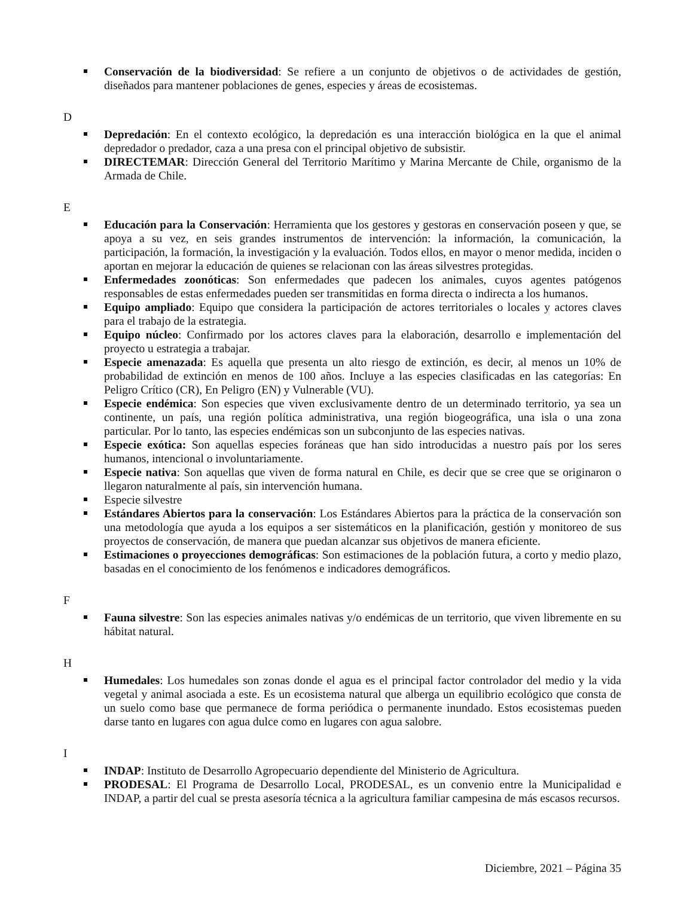Conservación de la biodiversidad: Se refiere a un conjunto de objetivos o de actividades de gestión, diseñados para mantener poblaciones de genes, especies y áreas de ecosistemas.
D
Depredación: En el contexto ecológico, la depredación es una interacción biológica en la que el animal depredador o predador, caza a una presa con el principal objetivo de subsistir.
DIRECTEMAR: Dirección General del Territorio Marítimo y Marina Mercante de Chile, organismo de la Armada de Chile.
E
Educación para la Conservación: Herramienta que los gestores y gestoras en conservación poseen y que, se apoya a su vez, en seis grandes instrumentos de intervención: la información, la comunicación, la participación, la formación, la investigación y la evaluación. Todos ellos, en mayor o menor medida, inciden o aportan en mejorar la educación de quienes se relacionan con las áreas silvestres protegidas.
Enfermedades zoonóticas: Son enfermedades que padecen los animales, cuyos agentes patógenos responsables de estas enfermedades pueden ser transmitidas en forma directa o indirecta a los humanos.
Equipo ampliado: Equipo que considera la participación de actores territoriales o locales y actores claves para el trabajo de la estrategia.
Equipo núcleo: Confirmado por los actores claves para la elaboración, desarrollo e implementación del proyecto u estrategia a trabajar.
Especie amenazada: Es aquella que presenta un alto riesgo de extinción, es decir, al menos un 10% de probabilidad de extinción en menos de 100 años. Incluye a las especies clasificadas en las categorías: En Peligro Crítico (CR), En Peligro (EN) y Vulnerable (VU).
Especie endémica: Son especies que viven exclusivamente dentro de un determinado territorio, ya sea un continente, un país, una región política administrativa, una región biogeográfica, una isla o una zona particular. Por lo tanto, las especies endémicas son un subconjunto de las especies nativas.
Especie exótica: Son aquellas especies foráneas que han sido introducidas a nuestro país por los seres humanos, intencional o involuntariamente.
Especie nativa: Son aquellas que viven de forma natural en Chile, es decir que se cree que se originaron o llegaron naturalmente al país, sin intervención humana.
Especie silvestre
Estándares Abiertos para la conservación: Los Estándares Abiertos para la práctica de la conservación son una metodología que ayuda a los equipos a ser sistemáticos en la planificación, gestión y monitoreo de sus proyectos de conservación, de manera que puedan alcanzar sus objetivos de manera eficiente.
Estimaciones o proyecciones demográficas: Son estimaciones de la población futura, a corto y medio plazo, basadas en el conocimiento de los fenómenos e indicadores demográficos.
F
Fauna silvestre: Son las especies animales nativas y/o endémicas de un territorio, que viven libremente en su hábitat natural.
H
Humedales: Los humedales son zonas donde el agua es el principal factor controlador del medio y la vida vegetal y animal asociada a este. Es un ecosistema natural que alberga un equilibrio ecológico que consta de un suelo como base que permanece de forma periódica o permanente inundado. Estos ecosistemas pueden darse tanto en lugares con agua dulce como en lugares con agua salobre.
I
INDAP: Instituto de Desarrollo Agropecuario dependiente del Ministerio de Agricultura.
PRODESAL: El Programa de Desarrollo Local, PRODESAL, es un convenio entre la Municipalidad e INDAP, a partir del cual se presta asesoría técnica a la agricultura familiar campesina de más escasos recursos.
Diciembre, 2021 – Página 35